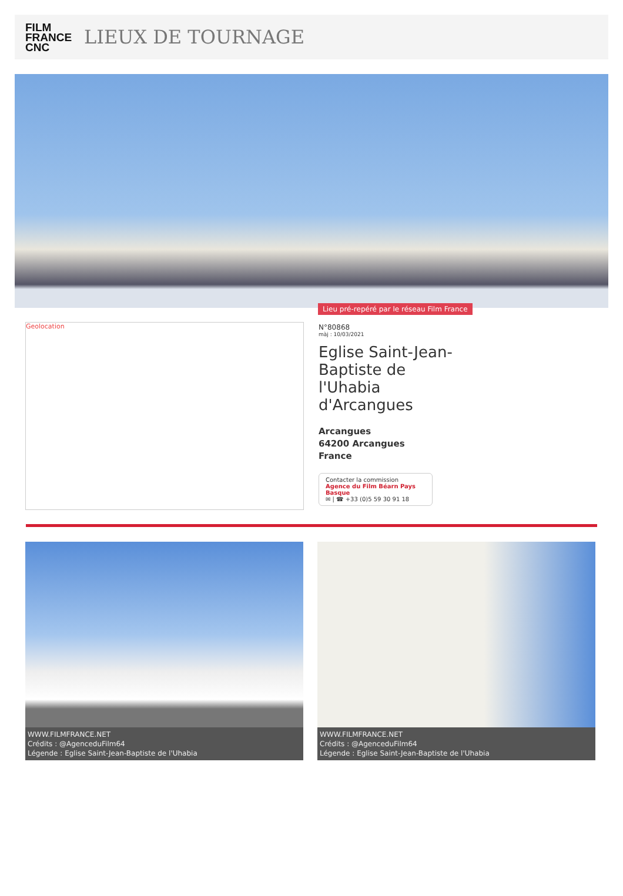FILM
FRANCE
CNC
LIEUX DE TOURNAGE
Lieu pré-repéré par le réseau Film France
Geolocation
N°80868
màj : 10/03/2021
Eglise Saint-Jean-Baptiste de l'Uhabia d'Arcangues
Arcangues
64200 Arcangues
France
Contacter la commission
Agence du Film Béarn Pays Basque
✉ | ☎ +33 (0)5 59 30 91 18
WWW.FILMFRANCE.NET
Crédits : @AgenceduFilm64
Légende : Eglise Saint-Jean-Baptiste de l'Uhabia
WWW.FILMFRANCE.NET
Crédits : @AgenceduFilm64
Légende : Eglise Saint-Jean-Baptiste de l'Uhabia